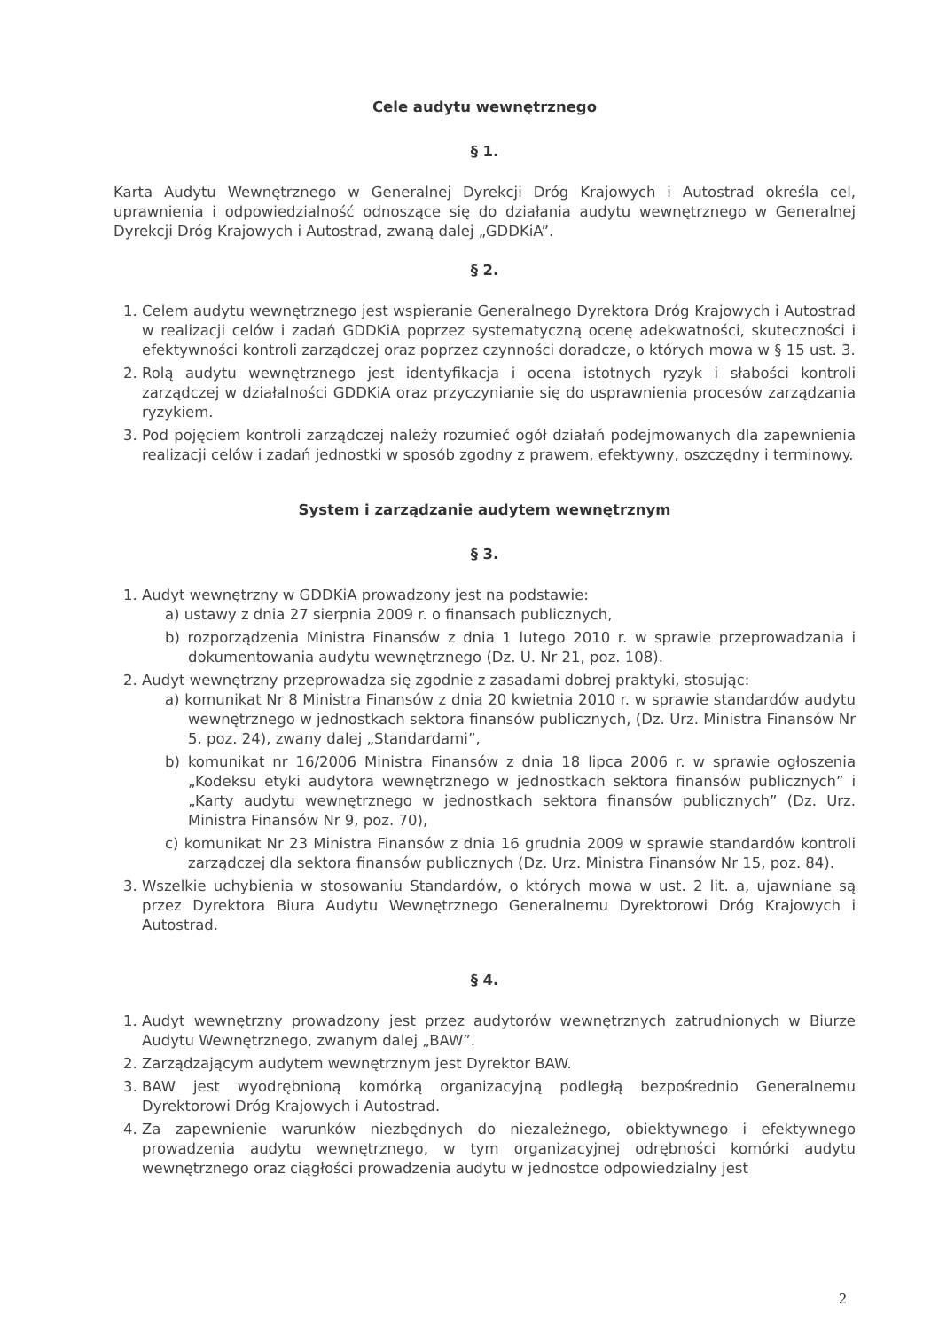Cele audytu wewnętrznego
§ 1.
Karta Audytu Wewnętrznego w Generalnej Dyrekcji Dróg Krajowych i Autostrad określa cel, uprawnienia i odpowiedzialność odnoszące się do działania audytu wewnętrznego w Generalnej Dyrekcji Dróg Krajowych i Autostrad, zwaną dalej „GDDKiA”.
§ 2.
1. Celem audytu wewnętrznego jest wspieranie Generalnego Dyrektora Dróg Krajowych i Autostrad w realizacji celów i zadań GDDKiA poprzez systematyczną ocenę adekwatności, skuteczności i efektywności kontroli zarządczej oraz poprzez czynności doradcze, o których mowa w § 15 ust. 3.
2. Rolą audytu wewnętrznego jest identyfikacja i ocena istotnych ryzyk i słabości kontroli zarządczej w działalności GDDKiA oraz przyczynianie się do usprawnienia procesów zarządzania ryzykiem.
3. Pod pojęciem kontroli zarządczej należy rozumieć ogół działań podejmowanych dla zapewnienia realizacji celów i zadań jednostki w sposób zgodny z prawem, efektywny, oszczędny i terminowy.
System i zarządzanie audytem wewnętrznym
§ 3.
1. Audyt wewnętrzny w GDDKiA prowadzony jest na podstawie:
a) ustawy z dnia 27 sierpnia 2009 r. o finansach publicznych,
b) rozporządzenia Ministra Finansów z dnia 1 lutego 2010 r. w sprawie przeprowadzania i dokumentowania audytu wewnętrznego (Dz. U. Nr 21, poz. 108).
2. Audyt wewnętrzny przeprowadza się zgodnie z zasadami dobrej praktyki, stosując:
a) komunikat Nr 8 Ministra Finansów z dnia 20 kwietnia 2010 r. w sprawie standardów audytu wewnętrznego w jednostkach sektora finansów publicznych, (Dz. Urz. Ministra Finansów Nr 5, poz. 24), zwany dalej „Standardami”,
b) komunikat nr 16/2006 Ministra Finansów z dnia 18 lipca 2006 r. w sprawie ogłoszenia „Kodeksu etyki audytora wewnętrznego w jednostkach sektora finansów publicznych” i „Karty audytu wewnętrznego w jednostkach sektora finansów publicznych” (Dz. Urz. Ministra Finansów Nr 9, poz. 70),
c) komunikat Nr 23 Ministra Finansów z dnia 16 grudnia 2009 w sprawie standardów kontroli zarządczej dla sektora finansów publicznych (Dz. Urz. Ministra Finansów Nr 15, poz. 84).
3. Wszelkie uchybienia w stosowaniu Standardów, o których mowa w ust. 2 lit. a, ujawniane są przez Dyrektora Biura Audytu Wewnętrznego Generalnemu Dyrektorowi Dróg Krajowych i Autostrad.
§ 4.
1. Audyt wewnętrzny prowadzony jest przez audytorów wewnętrznych zatrudnionych w Biurze Audytu Wewnętrznego, zwanym dalej „BAW”.
2. Zarządzającym audytem wewnętrznym jest Dyrektor BAW.
3. BAW jest wyodrębnioną komórką organizacyjną podległą bezpośrednio Generalnemu Dyrektorowi Dróg Krajowych i Autostrad.
4. Za zapewnienie warunków niezbędnych do niezależnego, obiektywnego i efektywnego prowadzenia audytu wewnętrznego, w tym organizacyjnej odrębności komórki audytu wewnętrznego oraz ciągłości prowadzenia audytu w jednostce odpowiedzialny jest
2